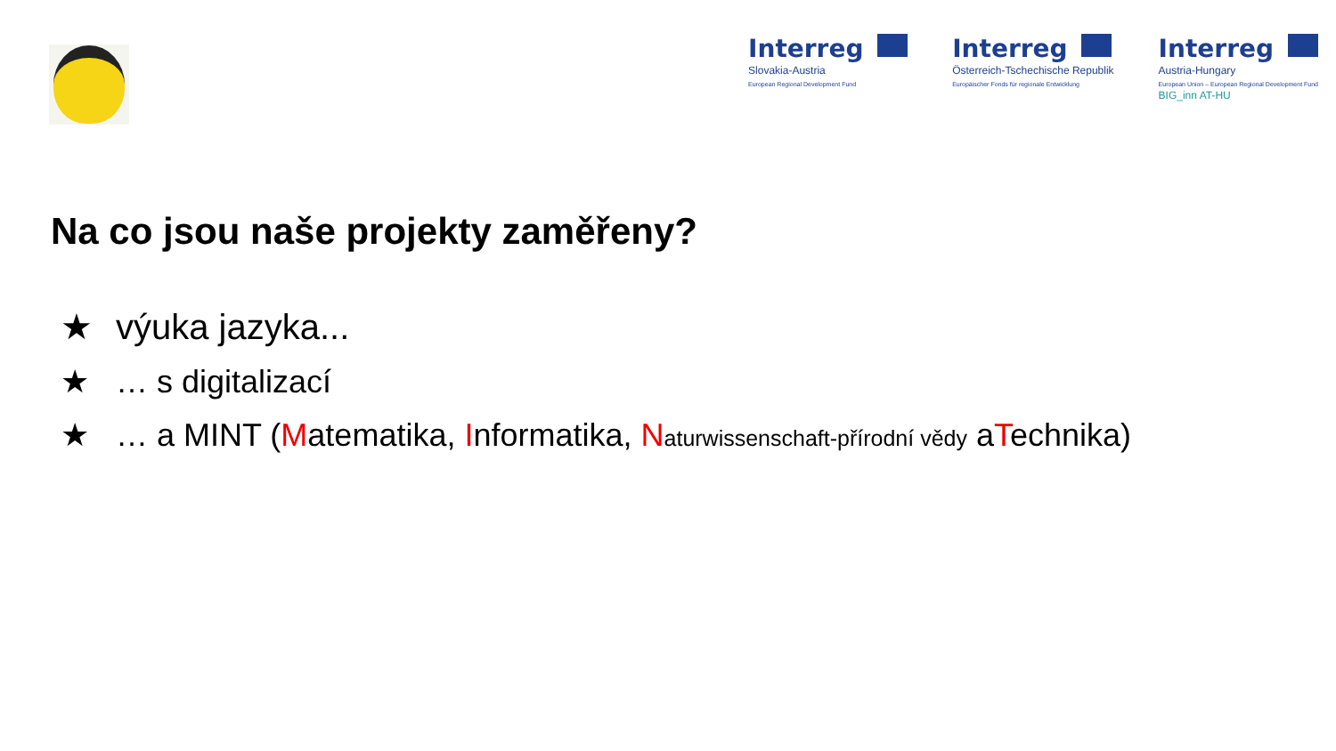Interreg
Slovakia-Austria
European Regional Development Fund
Interreg
Österreich-Tschechische Republik
Europäischer Fonds für regionale Entwicklung
Interreg
Austria-Hungary
European Union – European Regional Development Fund
BIG_inn AT-HU
Na co jsou naše projekty zaměřeny?
★ výuka jazyka...
★ … s digitalizací
★ … a MINT (Matematika, Informatika, Naturwissenschaft-přírodní vědy aTechnika)